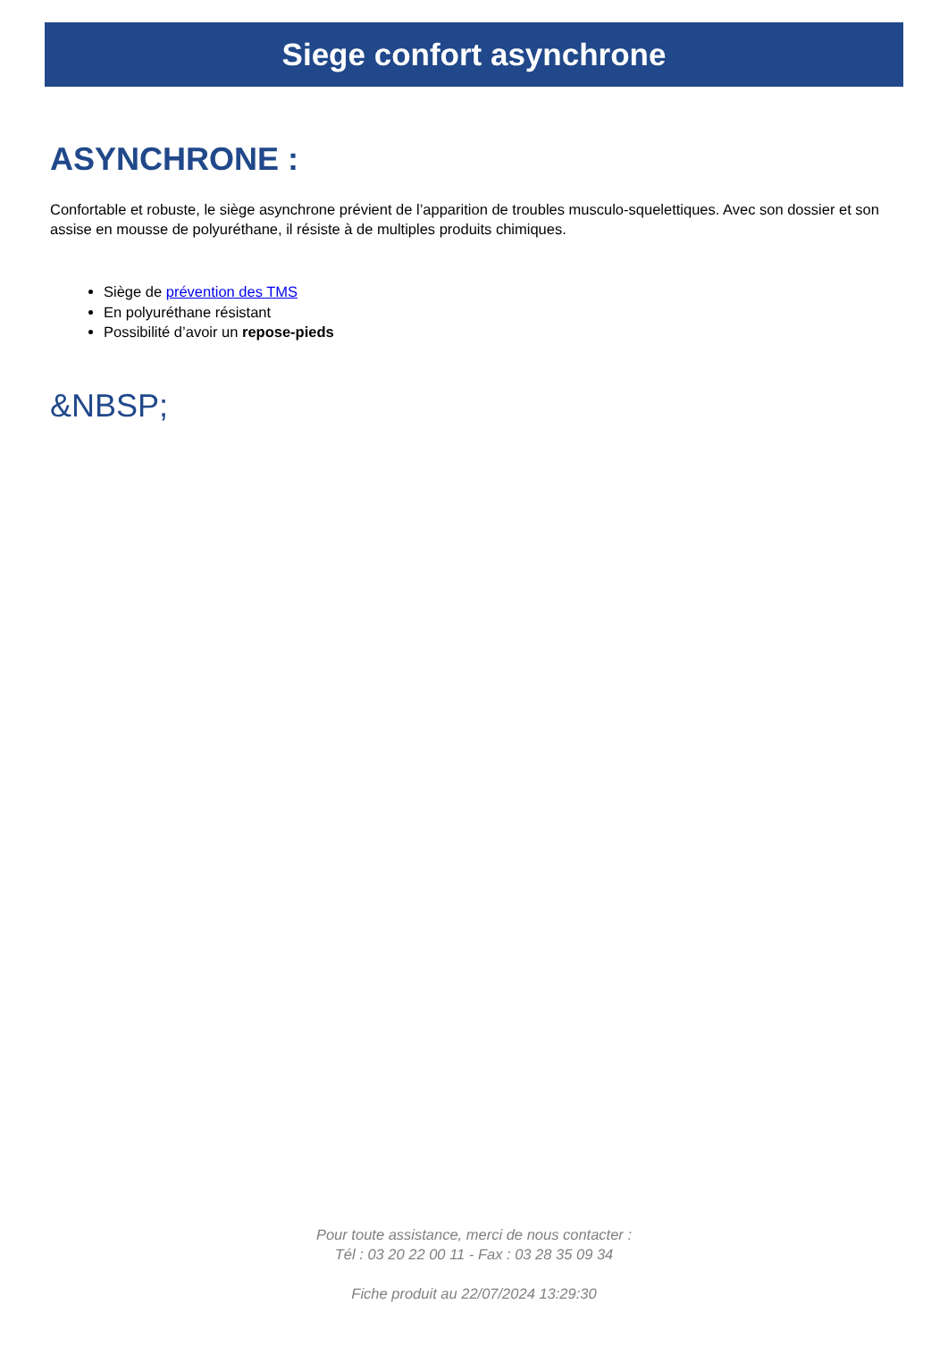Siege confort asynchrone
ASYNCHRONE :
Confortable et robuste, le siège asynchrone prévient de l’apparition de troubles musculo-squelettiques. Avec son dossier et son assise en mousse de polyuréthane, il résiste à de multiples produits chimiques.
Siège de prévention des TMS
En polyuréthane résistant
Possibilité d’avoir un repose-pieds
&NBSP;
Pour toute assistance, merci de nous contacter :
Tél : 03 20 22 00 11 - Fax : 03 28 35 09 34
Fiche produit au 22/07/2024 13:29:30